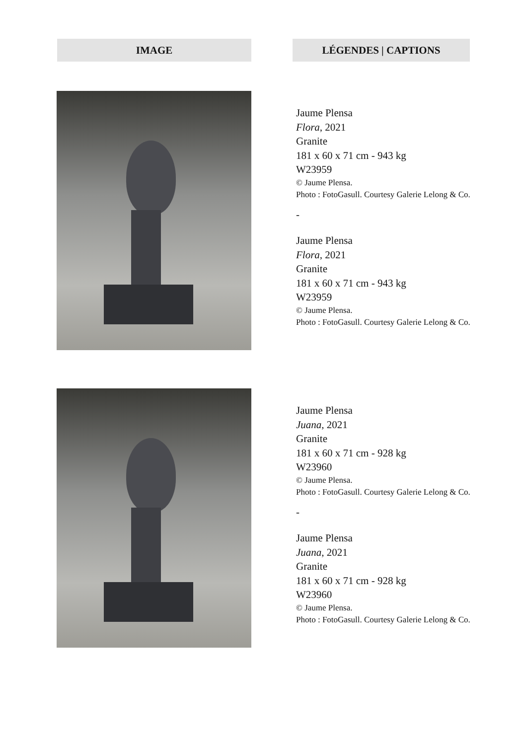IMAGE LÉGENDES | CAPTIONS
Jaume Plensa
Flora, 2021
Granite
181 x 60 x 71 cm - 943 kg
W23959
© Jaume Plensa.
Photo : FotoGasull. Courtesy Galerie Lelong & Co.
-
Jaume Plensa
Flora, 2021
Granite
181 x 60 x 71 cm - 943 kg
W23959
© Jaume Plensa.
Photo : FotoGasull. Courtesy Galerie Lelong & Co.
Jaume Plensa
Juana, 2021
Granite
181 x 60 x 71 cm - 928 kg
W23960
© Jaume Plensa.
Photo : FotoGasull. Courtesy Galerie Lelong & Co.
-
Jaume Plensa
Juana, 2021
Granite
181 x 60 x 71 cm - 928 kg
W23960
© Jaume Plensa.
Photo : FotoGasull. Courtesy Galerie Lelong & Co.